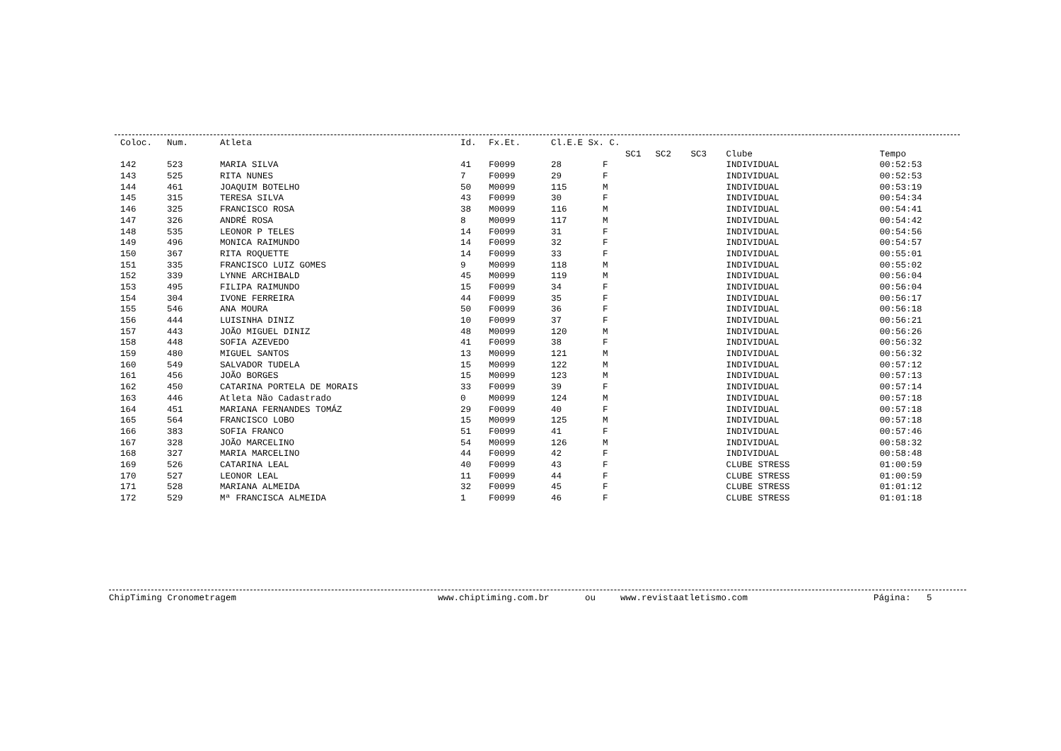| Coloc. | Num. | Atleta | Id. | Fx.Et. | Cl.E.E Sx. C. | | | | | | |
| --- | --- | --- | --- | --- | --- | --- | --- | --- | --- | --- | --- |
| | | | | | | | SC1 | SC2 | SC3 | Clube | Tempo |
| 142 | 523 | MARIA SILVA | 41 | F0099 | 28 | F | | | | INDIVIDUAL | 00:52:53 |
| 143 | 525 | RITA NUNES | 7 | F0099 | 29 | F | | | | INDIVIDUAL | 00:52:53 |
| 144 | 461 | JOAQUIM BOTELHO | 50 | M0099 | 115 | M | | | | INDIVIDUAL | 00:53:19 |
| 145 | 315 | TERESA SILVA | 43 | F0099 | 30 | F | | | | INDIVIDUAL | 00:54:34 |
| 146 | 325 | FRANCISCO ROSA | 38 | M0099 | 116 | M | | | | INDIVIDUAL | 00:54:41 |
| 147 | 326 | ANDRÉ ROSA | 8 | M0099 | 117 | M | | | | INDIVIDUAL | 00:54:42 |
| 148 | 535 | LEONOR P TELES | 14 | F0099 | 31 | F | | | | INDIVIDUAL | 00:54:56 |
| 149 | 496 | MONICA RAIMUNDO | 14 | F0099 | 32 | F | | | | INDIVIDUAL | 00:54:57 |
| 150 | 367 | RITA ROQUETTE | 14 | F0099 | 33 | F | | | | INDIVIDUAL | 00:55:01 |
| 151 | 335 | FRANCISCO LUIZ GOMES | 9 | M0099 | 118 | M | | | | INDIVIDUAL | 00:55:02 |
| 152 | 339 | LYNNE ARCHIBALD | 45 | M0099 | 119 | M | | | | INDIVIDUAL | 00:56:04 |
| 153 | 495 | FILIPA RAIMUNDO | 15 | F0099 | 34 | F | | | | INDIVIDUAL | 00:56:04 |
| 154 | 304 | IVONE FERREIRA | 44 | F0099 | 35 | F | | | | INDIVIDUAL | 00:56:17 |
| 155 | 546 | ANA MOURA | 50 | F0099 | 36 | F | | | | INDIVIDUAL | 00:56:18 |
| 156 | 444 | LUISINHA DINIZ | 10 | F0099 | 37 | F | | | | INDIVIDUAL | 00:56:21 |
| 157 | 443 | JOÃO MIGUEL DINIZ | 48 | M0099 | 120 | M | | | | INDIVIDUAL | 00:56:26 |
| 158 | 448 | SOFIA AZEVEDO | 41 | F0099 | 38 | F | | | | INDIVIDUAL | 00:56:32 |
| 159 | 480 | MIGUEL SANTOS | 13 | M0099 | 121 | M | | | | INDIVIDUAL | 00:56:32 |
| 160 | 549 | SALVADOR TUDELA | 15 | M0099 | 122 | M | | | | INDIVIDUAL | 00:57:12 |
| 161 | 456 | JOÃO BORGES | 15 | M0099 | 123 | M | | | | INDIVIDUAL | 00:57:13 |
| 162 | 450 | CATARINA PORTELA DE MORAIS | 33 | F0099 | 39 | F | | | | INDIVIDUAL | 00:57:14 |
| 163 | 446 | Atleta Não Cadastrado | 0 | M0099 | 124 | M | | | | INDIVIDUAL | 00:57:18 |
| 164 | 451 | MARIANA FERNANDES TOMÁZ | 29 | F0099 | 40 | F | | | | INDIVIDUAL | 00:57:18 |
| 165 | 564 | FRANCISCO LOBO | 15 | M0099 | 125 | M | | | | INDIVIDUAL | 00:57:18 |
| 166 | 383 | SOFIA FRANCO | 51 | F0099 | 41 | F | | | | INDIVIDUAL | 00:57:46 |
| 167 | 328 | JOÃO MARCELINO | 54 | M0099 | 126 | M | | | | INDIVIDUAL | 00:58:32 |
| 168 | 327 | MARIA MARCELINO | 44 | F0099 | 42 | F | | | | INDIVIDUAL | 00:58:48 |
| 169 | 526 | CATARINA LEAL | 40 | F0099 | 43 | F | | | | CLUBE STRESS | 01:00:59 |
| 170 | 527 | LEONOR LEAL | 11 | F0099 | 44 | F | | | | CLUBE STRESS | 01:00:59 |
| 171 | 528 | MARIANA ALMEIDA | 32 | F0099 | 45 | F | | | | CLUBE STRESS | 01:01:12 |
| 172 | 529 | Mª FRANCISCA ALMEIDA | 1 | F0099 | 46 | F | | | | CLUBE STRESS | 01:01:18 |
ChipTiming Cronometragem www.chiptiming.com.br ou www.revistaatletismo.com Página: 5